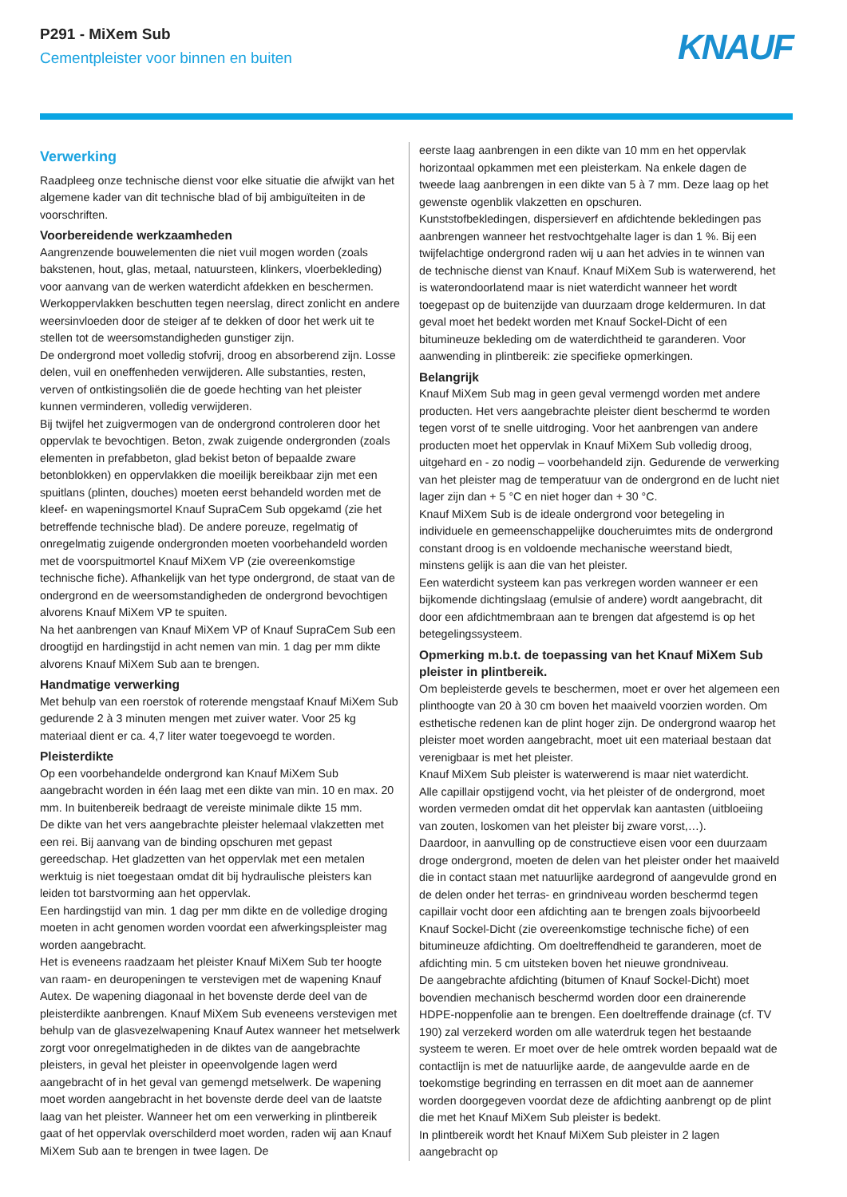P291 - MiXem Sub
Cementpleister voor binnen en buiten
KNAUF
Verwerking
Raadpleeg onze technische dienst voor elke situatie die afwijkt van het algemene kader van dit technische blad of bij ambiguïteiten in de voorschriften.
Voorbereidende werkzaamheden
Aangrenzende bouwelementen die niet vuil mogen worden (zoals bakstenen, hout, glas, metaal, natuursteen, klinkers, vloerbekleding) voor aanvang van de werken waterdicht afdekken en beschermen.
Werkoppervlakken beschutten tegen neerslag, direct zonlicht en andere weersinvloeden door de steiger af te dekken of door het werk uit te stellen tot de weersomstandigheden gunstiger zijn.
De ondergrond moet volledig stofvrij, droog en absorberend zijn. Losse delen, vuil en oneffenheden verwijderen. Alle substanties, resten, verven of ontkistingsoliën die de goede hechting van het pleister kunnen verminderen, volledig verwijderen.
Bij twijfel het zuigvermogen van de ondergrond controleren door het oppervlak te bevochtigen. Beton, zwak zuigende ondergronden (zoals elementen in prefabbeton, glad bekist beton of bepaalde zware betonblokken) en oppervlakken die moeilijk bereikbaar zijn met een spuitlans (plinten, douches) moeten eerst behandeld worden met de kleef- en wapeningsmortel Knauf SupraCem Sub opgekamd (zie het betreffende technische blad). De andere poreuze, regelmatig of onregelmatig zuigende ondergronden moeten voorbehandeld worden met de voorspuitmortel Knauf MiXem VP (zie overeenkomstige technische fiche). Afhankelijk van het type ondergrond, de staat van de ondergrond en de weersomstandigheden de ondergrond bevochtigen alvorens Knauf MiXem VP te spuiten.
Na het aanbrengen van Knauf MiXem VP of Knauf SupraCem Sub een droogtijd en hardingstijd in acht nemen van min. 1 dag per mm dikte alvorens Knauf MiXem Sub aan te brengen.
Handmatige verwerking
Met behulp van een roerstok of roterende mengstaaf Knauf MiXem Sub gedurende 2 à 3 minuten mengen met zuiver water. Voor 25 kg materiaal dient er ca. 4,7 liter water toegevoegd te worden.
Pleisterdikte
Op een voorbehandelde ondergrond kan Knauf MiXem Sub aangebracht worden in één laag met een dikte van min. 10 en max. 20 mm. In buitenbereik bedraagt de vereiste minimale dikte 15 mm.
De dikte van het vers aangebrachte pleister helemaal vlakzetten met een rei. Bij aanvang van de binding opschuren met gepast gereedschap. Het gladzetten van het oppervlak met een metalen werktuig is niet toegestaan omdat dit bij hydraulische pleisters kan leiden tot barstvorming aan het oppervlak.
Een hardingstijd van min. 1 dag per mm dikte en de volledige droging moeten in acht genomen worden voordat een afwerkingspleister mag worden aangebracht.
Het is eveneens raadzaam het pleister Knauf MiXem Sub ter hoogte van raam- en deuropeningen te verstevigen met de wapening Knauf Autex. De wapening diagonaal in het bovenste derde deel van de pleisterdikte aanbrengen. Knauf MiXem Sub eveneens verstevigen met behulp van de glasvezelwapening Knauf Autex wanneer het metselwerk zorgt voor onregelmatigheden in de diktes van de aangebrachte pleisters, in geval het pleister in opeenvolgende lagen werd aangebracht of in het geval van gemengd metselwerk. De wapening moet worden aangebracht in het bovenste derde deel van de laatste laag van het pleister. Wanneer het om een verwerking in plintbereik gaat of het oppervlak overschilderd moet worden, raden wij aan Knauf MiXem Sub aan te brengen in twee lagen. De
eerste laag aanbrengen in een dikte van 10 mm en het oppervlak horizontaal opkammen met een pleisterkam. Na enkele dagen de tweede laag aanbrengen in een dikte van 5 à 7 mm. Deze laag op het gewenste ogenblik vlakzetten en opschuren.
Kunststofbekledingen, dispersieverf en afdichtende bekledingen pas aanbrengen wanneer het restvochtgehalte lager is dan 1 %. Bij een twijfelachtige ondergrond raden wij u aan het advies in te winnen van de technische dienst van Knauf. Knauf MiXem Sub is waterwerend, het is waterondoorlatend maar is niet waterdicht wanneer het wordt toegepast op de buitenzijde van duurzaam droge keldermuren. In dat geval moet het bedekt worden met Knauf Sockel-Dicht of een bitumineuze bekleding om de waterdichtheid te garanderen. Voor aanwending in plintbereik: zie specifieke opmerkingen.
Belangrijk
Knauf MiXem Sub mag in geen geval vermengd worden met andere producten. Het vers aangebrachte pleister dient beschermd te worden tegen vorst of te snelle uitdroging. Voor het aanbrengen van andere producten moet het oppervlak in Knauf MiXem Sub volledig droog, uitgehard en - zo nodig – voorbehandeld zijn. Gedurende de verwerking van het pleister mag de temperatuur van de ondergrond en de lucht niet lager zijn dan + 5 °C en niet hoger dan + 30 °C.
Knauf MiXem Sub is de ideale ondergrond voor betegeling in individuele en gemeenschappelijke doucheruimtes mits de ondergrond constant droog is en voldoende mechanische weerstand biedt, minstens gelijk is aan die van het pleister.
Een waterdicht systeem kan pas verkregen worden wanneer er een bijkomende dichtingslaag (emulsie of andere) wordt aangebracht, dit door een afdichtmembraan aan te brengen dat afgestemd is op het betegelingssysteem.
Opmerking m.b.t. de toepassing van het Knauf MiXem Sub pleister in plintbereik.
Om bepleisterde gevels te beschermen, moet er over het algemeen een plinthoogte van 20 à 30 cm boven het maaiveld voorzien worden. Om esthetische redenen kan de plint hoger zijn. De ondergrond waarop het pleister moet worden aangebracht, moet uit een materiaal bestaan dat verenigbaar is met het pleister.
Knauf MiXem Sub pleister is waterwerend is maar niet waterdicht.
Alle capillair opstijgend vocht, via het pleister of de ondergrond, moet worden vermeden omdat dit het oppervlak kan aantasten (uitbloeiing van zouten, loskomen van het pleister bij zware vorst,…).
Daardoor, in aanvulling op de constructieve eisen voor een duurzaam droge ondergrond, moeten de delen van het pleister onder het maaiveld die in contact staan met natuurlijke aardegrond of aangevulde grond en de delen onder het terras- en grindniveau worden beschermd tegen capillair vocht door een afdichting aan te brengen zoals bijvoorbeeld Knauf Sockel-Dicht (zie overeenkomstige technische fiche) of een bitumineuze afdichting. Om doeltreffendheid te garanderen, moet de afdichting min. 5 cm uitsteken boven het nieuwe grondniveau.
De aangebrachte afdichting (bitumen of Knauf Sockel-Dicht) moet bovendien mechanisch beschermd worden door een drainerende HDPE-noppenfolie aan te brengen. Een doeltreffende drainage (cf. TV 190) zal verzekerd worden om alle waterdruk tegen het bestaande systeem te weren. Er moet over de hele omtrek worden bepaald wat de contactlijn is met de natuurlijke aarde, de aangevulde aarde en de toekomstige begrinding en terrassen en dit moet aan de aannemer worden doorgegeven voordat deze de afdichting aanbrengt op de plint die met het Knauf MiXem Sub pleister is bedekt.
In plintbereik wordt het Knauf MiXem Sub pleister in 2 lagen aangebracht op